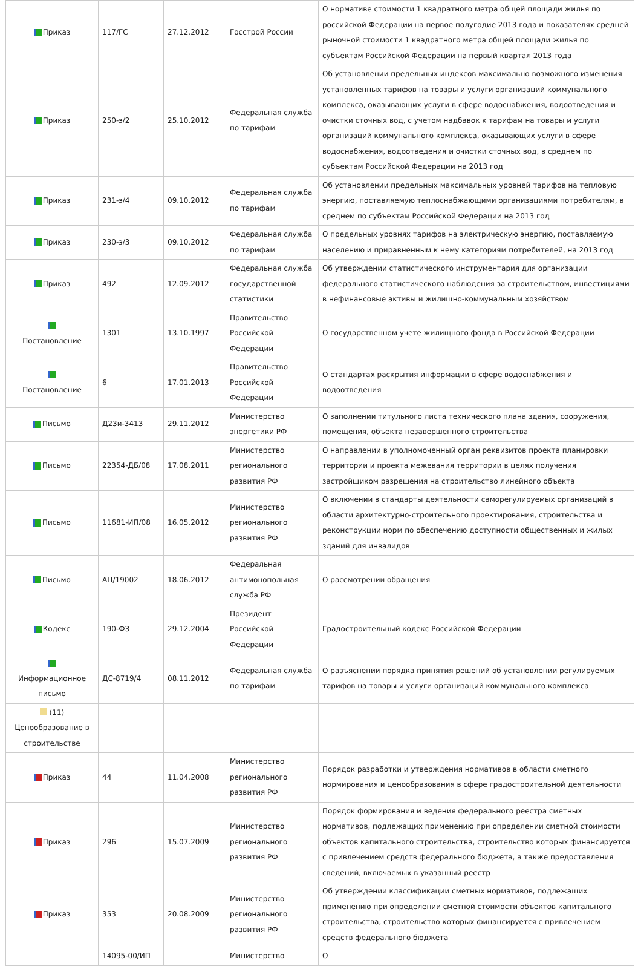| Приказ | 117/ГС | 27.12.2012 | Госстрой России | О нормативе стоимости 1 квадратного метра общей площади жилья по российской Федерации на первое полугодие 2013 года и показателях средней рыночной стоимости 1 квадратного метра общей площади жилья по субъектам Российской Федерации на первый квартал 2013 года |
| Приказ | 250-э/2 | 25.10.2012 | Федеральная служба по тарифам | Об установлении предельных индексов максимально возможного изменения установленных тарифов на товары и услуги организаций коммунального комплекса, оказывающих услуги в сфере водоснабжения, водоотведения и очистки сточных вод, с учетом надбавок к тарифам на товары и услуги организаций коммунального комплекса, оказывающих услуги в сфере водоснабжения, водоотведения и очистки сточных вод, в среднем по субъектам Российской Федерации на 2013 год |
| Приказ | 231-э/4 | 09.10.2012 | Федеральная служба по тарифам | Об установлении предельных максимальных уровней тарифов на тепловую энергию, поставляемую теплоснабжающими организациями потребителям, в среднем по субъектам Российской Федерации на 2013 год |
| Приказ | 230-э/3 | 09.10.2012 | Федеральная служба по тарифам | О предельных уровнях тарифов на электрическую энергию, поставляемую населению и приравненным к нему категориям потребителей, на 2013 год |
| Приказ | 492 | 12.09.2012 | Федеральная служба государственной статистики | Об утверждении статистического инструментария для организации федерального статистического наблюдения за строительством, инвестициями в нефинансовые активы и жилищно-коммунальным хозяйством |
| Постановление | 1301 | 13.10.1997 | Правительство Российской Федерации | О государственном учете жилищного фонда в Российской Федерации |
| Постановление | 6 | 17.01.2013 | Правительство Российской Федерации | О стандартах раскрытия информации в сфере водоснабжения и водоотведения |
| Письмо | Д23и-3413 | 29.11.2012 | Министерство энергетики РФ | О заполнении титульного листа технического плана здания, сооружения, помещения, объекта незавершенного строительства |
| Письмо | 22354-ДБ/08 | 17.08.2011 | Министерство регионального развития РФ | О направлении в уполномоченный орган реквизитов проекта планировки территории и проекта межевания территории в целях получения застройщиком разрешения на строительство линейного объекта |
| Письмо | 11681-ИП/08 | 16.05.2012 | Министерство регионального развития РФ | О включении в стандарты деятельности саморегулируемых организаций в области архитектурно-строительного проектирования, строительства и реконструкции норм по обеспечению доступности общественных и жилых зданий для инвалидов |
| Письмо | АЦ/19002 | 18.06.2012 | Федеральная антимонопольная служба РФ | О рассмотрении обращения |
| Кодекс | 190-ФЗ | 29.12.2004 | Президент Российской Федерации | Градостроительный кодекс Российской Федерации |
| Информационное письмо | ДС-8719/4 | 08.11.2012 | Федеральная служба по тарифам | О разъяснении порядка принятия решений об установлении регулируемых тарифов на товары и услуги организаций коммунального комплекса |
| (11) Ценообразование в строительстве | | | | |
| Приказ | 44 | 11.04.2008 | Министерство регионального развития РФ | Порядок разработки и утверждения нормативов в области сметного нормирования и ценообразования в сфере градостроительной деятельности |
| Приказ | 296 | 15.07.2009 | Министерство регионального развития РФ | Порядок формирования и ведения федерального реестра сметных нормативов, подлежащих применению при определении сметной стоимости объектов капитального строительства, строительство которых финансируется с привлечением средств федерального бюджета, а также предоставления сведений, включаемых в указанный реестр |
| Приказ | 353 | 20.08.2009 | Министерство регионального развития РФ | Об утверждении классификации сметных нормативов, подлежащих применению при определении сметной стоимости объектов капитального строительства, строительство которых финансируется с привлечением средств федерального бюджета |
| | 14095-00/ИП | | Министерство | О |